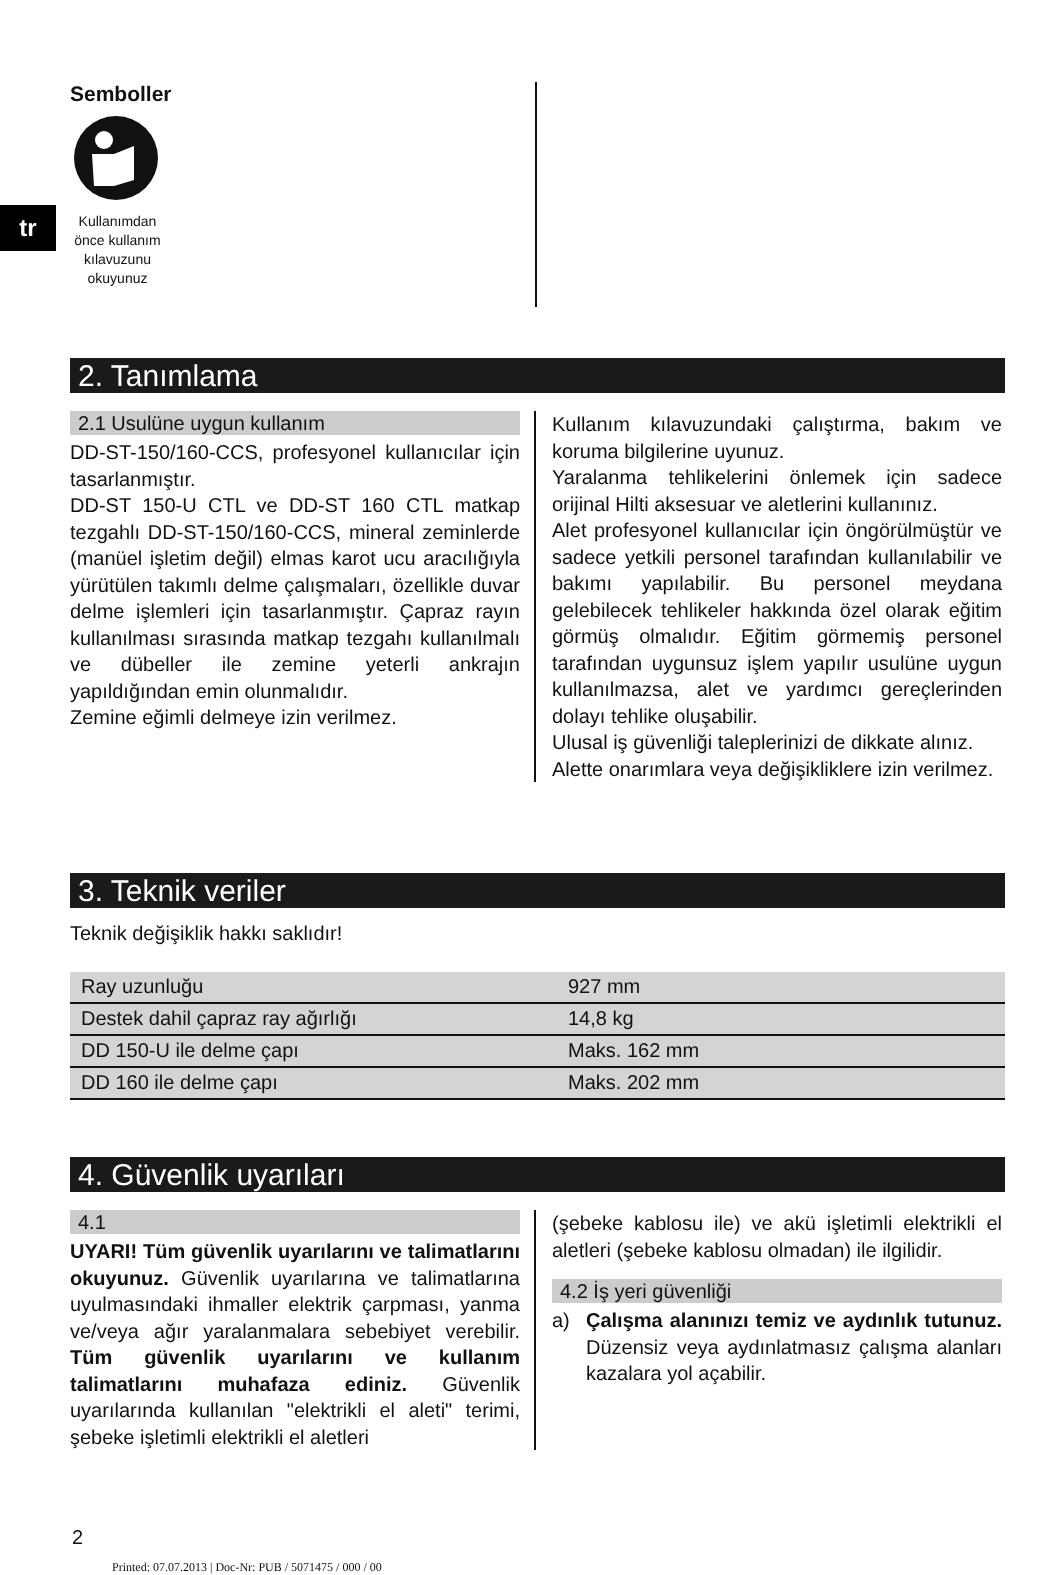tr
Semboller
Kullanımdan önce kullanım kılavuzunu okuyunuz
2. Tanımlama
2.1 Usulüne uygun kullanım
DD-ST-150/160-CCS, profesyonel kullanıcılar için tasarlanmıştır.
DD-ST 150-U CTL ve DD-ST 160 CTL matkap tezgahlı DD-ST-150/160-CCS, mineral zeminlerde (manüel işletim değil) elmas karot ucu aracılığıyla yürütülen takımlı delme çalışmaları, özellikle duvar delme işlemleri için tasarlanmıştır. Çapraz rayın kullanılması sırasında matkap tezgahı kullanılmalı ve dübeller ile zemine yeterli ankrajın yapıldığından emin olunmalıdır.
Zemine eğimli delmeye izin verilmez.
Kullanım kılavuzundaki çalıştırma, bakım ve koruma bilgilerine uyunuz.
Yaralanma tehlikelerini önlemek için sadece orijinal Hilti aksesuar ve aletlerini kullanınız.
Alet profesyonel kullanıcılar için öngörülmüştür ve sadece yetkili personel tarafından kullanılabilir ve bakımı yapılabilir. Bu personel meydana gelebilecek tehlikeler hakkında özel olarak eğitim görmüş olmalıdır. Eğitim görmemiş personel tarafından uygunsuz işlem yapılır usulüne uygun kullanılmazsa, alet ve yardımcı gereçlerinden dolayı tehlike oluşabilir.
Ulusal iş güvenliği taleplerinizi de dikkate alınız.
Alette onarımlara veya değişikliklere izin verilmez.
3. Teknik veriler
Teknik değişiklik hakkı saklıdır!
| Ray uzunluğu | 927 mm |
| Destek dahil çapraz ray ağırlığı | 14,8 kg |
| DD 150-U ile delme çapı | Maks. 162 mm |
| DD 160 ile delme çapı | Maks. 202 mm |
4. Güvenlik uyarıları
4.1
UYARI! Tüm güvenlik uyarılarını ve talimatlarını okuyunuz. Güvenlik uyarılarına ve talimatlarına uyulmasındaki ihmaller elektrik çarpması, yanma ve/veya ağır yaralanmalara sebebiyet verebilir. Tüm güvenlik uyarılarını ve kullanım talimatlarını muhafaza ediniz. Güvenlik uyarılarında kullanılan "elektrikli el aleti" terimi, şebeke işletimli elektrikli el aletleri
(şebeke kablosu ile) ve akü işletimli elektrikli el aletleri (şebeke kablosu olmadan) ile ilgilidir.
4.2 İş yeri güvenliği
a) Çalışma alanınızı temiz ve aydınlık tutunuz. Düzensiz veya aydınlatmasız çalışma alanları kazalara yol açabilir.
2
Printed: 07.07.2013 | Doc-Nr: PUB / 5071475 / 000 / 00